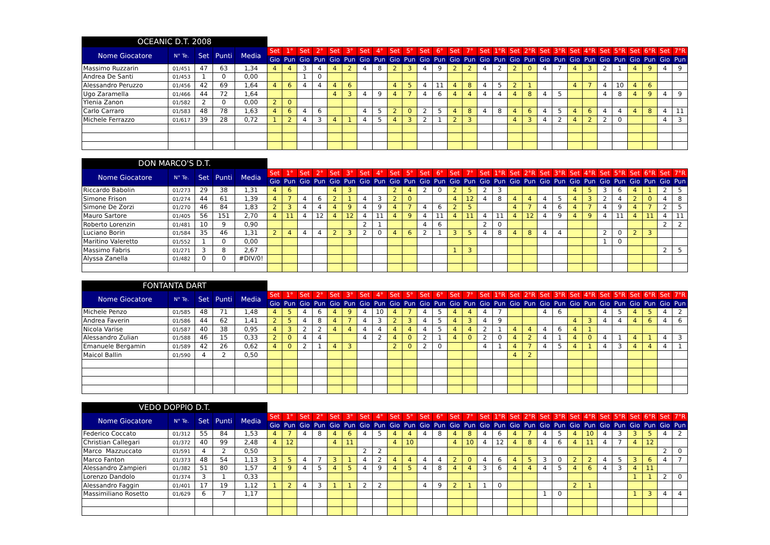| OCEANIC D.T. 2008 | | | | | | | | | | | | | | | | | | | | | | | | | | | | | | | | |
| Nome Giocatore | N° Te. | Set | Punti | Media | Set | 1° | Set | 2° | Set | 3° | Set | 4° | Set | 5° | Set | 6° | Set | 7° | Set | 1°R | Set | 2°R | Set | 3°R | Set | 4°R | Set | 5°R | Set | 6°R | Set | 7°R |
| | | | | | Gio | Pun | Gio | Pun | Gio | Pun | Gio | Pun | Gio | Pun | Gio | Pun | Gio | Pun | Gio | Pun | Gio | Pun | Gio | Pun | Gio | Pun | Gio | Pun | Gio | Pun | Gio | Pun |
| Massimo Ruzzarin | 01/451 | 47 | 63 | 1,34 | 4 | 4 | 3 | 4 | 4 | 2 | 4 | 8 | 2 | 3 | 4 | 9 | 2 | 2 | 4 | 2 | 2 | 0 | 4 | 7 | 4 | 3 | 2 | 1 | 4 | 9 | 4 | 9 |
| Andrea De Santi | 01/453 | 1 | 0 | 0,00 | | | 1 | 0 | | | | | | | | | | | | | | | | | | | | | | | | |
| Alessandro Peruzzo | 01/456 | 42 | 69 | 1,64 | 4 | 6 | 4 | 4 | 4 | 6 | | | 4 | 5 | 4 | 11 | 4 | 8 | 4 | 5 | 2 | 1 | | | 4 | 7 | 4 | 10 | 4 | 6 | | |
| Ugo Zaramella | 01/466 | 44 | 72 | 1,64 | | | | | 4 | 3 | 4 | 9 | 4 | 7 | 4 | 6 | 4 | 4 | 4 | 4 | 4 | 8 | 4 | 5 | | | 4 | 8 | 4 | 9 | 4 | 9 |
| Ylenia Zanon | 01/582 | 2 | 0 | 0,00 | 2 | 0 | | | | | | | | | | | | | | | | | | | | | | | | | | |
| Carlo Carraro | 01/583 | 48 | 78 | 1,63 | 4 | 6 | 4 | 6 | | | 4 | 5 | 2 | 0 | 2 | 5 | 4 | 8 | 4 | 8 | 4 | 6 | 4 | 5 | 4 | 6 | 4 | 4 | 4 | 8 | 4 | 11 |
| Michele Ferrazzo | 01/617 | 39 | 28 | 0,72 | 1 | 2 | 4 | 3 | 4 | 1 | 4 | 5 | 4 | 3 | 2 | 1 | 2 | 3 | | | 4 | 3 | 4 | 2 | 4 | 2 | 2 | 0 | | | 4 | 3 |
| DON MARCO'S D.T. | | | | | | | | | | | | | | | | | | | | | | | | | | | | | | | | |
| Nome Giocatore | N° Te. | Set | Punti | Media | Set | 1° | Set | 2° | Set | 3° | Set | 4° | Set | 5° | Set | 6° | Set | 7° | Set | 1°R | Set | 2°R | Set | 3°R | Set | 4°R | Set | 5°R | Set | 6°R | Set | 7°R |
| | | | | | Gio | Pun | Gio | Pun | Gio | Pun | Gio | Pun | Gio | Pun | Gio | Pun | Gio | Pun | Gio | Pun | Gio | Pun | Gio | Pun | Gio | Pun | Gio | Pun | Gio | Pun | Gio | Pun |
| Riccardo Babolin | 01/273 | 29 | 38 | 1,31 | 4 | 6 | | | 4 | 3 | | | 2 | 4 | 2 | 0 | 2 | 5 | 2 | 3 | | | | | 4 | 5 | 3 | 6 | 4 | 1 | 2 | 5 |
| Simone Frison | 01/274 | 44 | 61 | 1,39 | 4 | 7 | 4 | 6 | 2 | 1 | 4 | 3 | 2 | 0 | | | 4 | 12 | 4 | 8 | 4 | 4 | 4 | 5 | 4 | 3 | 2 | 4 | 2 | 0 | 4 | 8 |
| Simone De Zorzi | 01/270 | 46 | 84 | 1,83 | 2 | 3 | 4 | 4 | 4 | 9 | 4 | 9 | 4 | 7 | 4 | 6 | 2 | 5 | | | 4 | 7 | 4 | 6 | 4 | 7 | 4 | 9 | 4 | 7 | 2 | 5 |
| Mauro Sartore | 01/405 | 56 | 151 | 2,70 | 4 | 11 | 4 | 12 | 4 | 12 | 4 | 11 | 4 | 9 | 4 | 11 | 4 | 11 | 4 | 11 | 4 | 12 | 4 | 9 | 4 | 9 | 4 | 11 | 4 | 11 | 4 | 11 |
| Roberto Lorenzin | 01/481 | 10 | 9 | 0,90 | | | | | | | 2 | 1 | | | 4 | 6 | | | 2 | 0 | | | | | | | | | | | 2 | 2 |
| Luciano Borin | 01/584 | 35 | 46 | 1,31 | 2 | 4 | 4 | 4 | 2 | 3 | 2 | 0 | 4 | 6 | 2 | 1 | 3 | 5 | 4 | 8 | 4 | 8 | 4 | 4 | | | 2 | 0 | 2 | 3 | | |
| Maritino Valeretto | 01/552 | 1 | 0 | 0,00 | | | | | | | | | | | | | | | | | | | | | | | 1 | 0 | | | | |
| Massimo Fabris | 01/271 | 3 | 8 | 2,67 | | | | | | | | | | | | | 1 | 3 | | | | | | | | | | | | | 2 | 5 |
| Alyssa Zanella | 01/482 | 0 | 0 | #DIV/0! | | | | | | | | | | | | | | | | | | | | | | | | | | | | |
| FONTANTA DART | | | | | | | | | | | | | | | | | | | | | | | | | | | | | | | | |
| Nome Giocatore | N° Te. | Set | Punti | Media | Set | 1° | Set | 2° | Set | 3° | Set | 4° | Set | 5° | Set | 6° | Set | 7° | Set | 1°R | Set | 2°R | Set | 3°R | Set | 4°R | Set | 5°R | Set | 6°R | Set | 7°R |
| | | | | | Gio | Pun | Gio | Pun | Gio | Pun | Gio | Pun | Gio | Pun | Gio | Pun | Gio | Pun | Gio | Pun | Gio | Pun | Gio | Pun | Gio | Pun | Gio | Pun | Gio | Pun | Gio | Pun |
| Michele Penzo | 01/585 | 48 | 71 | 1,48 | 4 | 5 | 4 | 6 | 4 | 9 | 4 | 10 | 4 | 7 | 4 | 5 | 4 | 4 | 4 | 7 | | | 4 | 6 | | | 4 | 5 | 4 | 5 | 4 | 2 |
| Andrea Faverin | 01/586 | 44 | 62 | 1,41 | 2 | 5 | 4 | 8 | 4 | 7 | 4 | 3 | 2 | 3 | 4 | 5 | 4 | 3 | 4 | 9 | | | | | 4 | 3 | 4 | 4 | 4 | 6 | 4 | 6 |
| Nicola Varise | 01/587 | 40 | 38 | 0,95 | 4 | 3 | 2 | 2 | 4 | 4 | 4 | 4 | 4 | 4 | 4 | 5 | 4 | 4 | 2 | 1 | 4 | 4 | 4 | 6 | 4 | 1 | | | | | | |
| Alessandro Zulian | 01/588 | 46 | 15 | 0,33 | 2 | 0 | 4 | 4 | | | 4 | 2 | 4 | 0 | 2 | 1 | 4 | 0 | 2 | 0 | 4 | 2 | 4 | 1 | 4 | 0 | 4 | 1 | 4 | 1 | 4 | 3 |
| Emanuele Bergamin | 01/589 | 42 | 26 | 0,62 | 4 | 0 | 2 | 1 | 4 | 3 | | | 2 | 0 | 2 | 0 | | | 4 | 1 | 4 | 7 | 4 | 5 | 4 | 1 | 4 | 3 | 4 | 4 | 4 | 1 |
| Maicol Ballin | 01/590 | 4 | 2 | 0,50 | | | | | | | | | | | | | | | | | 4 | 2 | | | | | | | | | | |
| VEDO DOPPIO D.T. | | | | | | | | | | | | | | | | | | | | | | | | | | | | | | | | |
| Nome Giocatore | N° Te. | Set | Punti | Media | Set | 1° | Set | 2° | Set | 3° | Set | 4° | Set | 5° | Set | 6° | Set | 7° | Set | 1°R | Set | 2°R | Set | 3°R | Set | 4°R | Set | 5°R | Set | 6°R | Set | 7°R |
| | | | | | Gio | Pun | Gio | Pun | Gio | Pun | Gio | Pun | Gio | Pun | Gio | Pun | Gio | Pun | Gio | Pun | Gio | Pun | Gio | Pun | Gio | Pun | Gio | Pun | Gio | Pun | Gio | Pun |
| Federico Coccato | 01/312 | 55 | 84 | 1,53 | 4 | 7 | 4 | 8 | 4 | 6 | 4 | 5 | 4 | 4 | 4 | 8 | 4 | 8 | 4 | 6 | 4 | 7 | 4 | 5 | 4 | 10 | 4 | 3 | 3 | 5 | 4 | 2 |
| Christian Callegari | 01/372 | 40 | 99 | 2,48 | 4 | 12 | | | 4 | 11 | | | 4 | 10 | | | 4 | 10 | 4 | 12 | 4 | 8 | 4 | 6 | 4 | 11 | 4 | 7 | 4 | 12 | | |
| Marco Mazzuccato | 01/591 | 4 | 2 | 0,50 | | | | | | | 2 | 2 | | | | | | | | | | | | | | | | | | | 2 | 0 |
| Marco Fanton | 01/373 | 48 | 54 | 1,13 | 3 | 5 | 4 | 7 | 3 | 1 | 4 | 2 | 4 | 4 | 4 | 4 | 2 | 0 | 4 | 6 | 4 | 5 | 3 | 0 | 2 | 2 | 4 | 5 | 3 | 6 | 4 | 7 |
| Alessandro Zampieri | 01/382 | 51 | 80 | 1,57 | 4 | 9 | 4 | 5 | 4 | 5 | 4 | 9 | 4 | 5 | 4 | 8 | 4 | 4 | 3 | 6 | 4 | 4 | 4 | 5 | 4 | 6 | 4 | 3 | 4 | 11 | | |
| Lorenzo Dandolo | 01/374 | 3 | 1 | 0,33 | | | | | | | | | | | | | | | | | | | | | | | | | 1 | 1 | 2 | 0 |
| Alessandro Faggin | 01/401 | 17 | 19 | 1,12 | 1 | 2 | 4 | 3 | 1 | 1 | 2 | 2 | | | 4 | 9 | 2 | 1 | 1 | 0 | | | | | 2 | 1 | | | | | | |
| Massimiliano Rosetto | 01/629 | 6 | 7 | 1,17 | | | | | | | | | | | | | | | | | | | 1 | 0 | | | | | 1 | 3 | 4 | 4 |